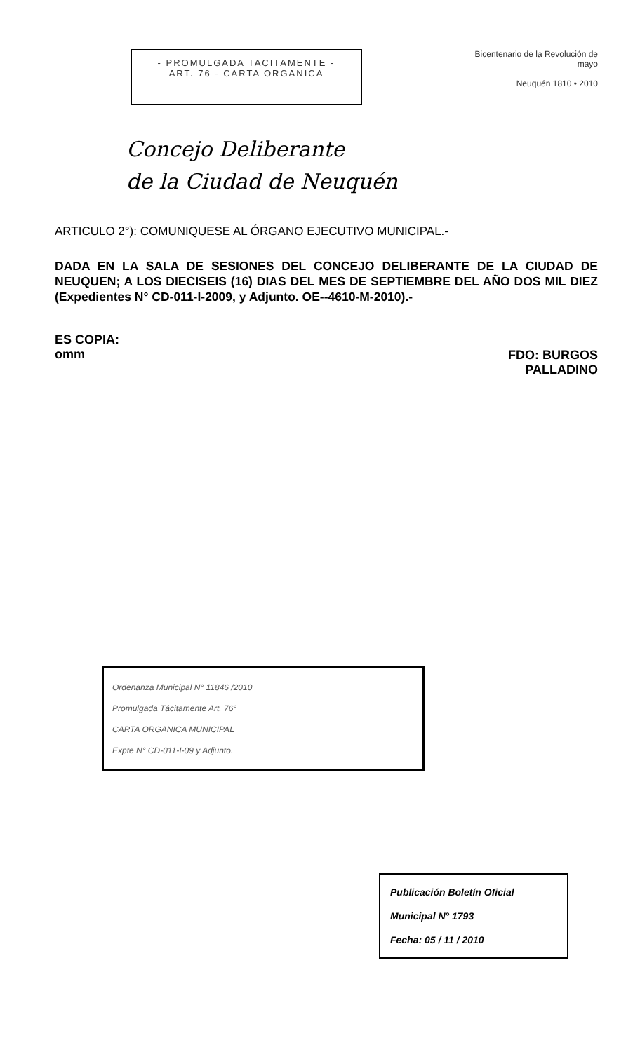- PROMULGADA TACITAMENTE -
ART. 76 - CARTA ORGANICA
Bicentenario de la Revolución de mayo
Neuquén 1810 • 2010
Concejo Deliberante
de la Ciudad de Neuquén
ARTICULO 2°): COMUNIQUESE AL ÓRGANO EJECUTIVO MUNICIPAL.-
DADA EN LA SALA DE SESIONES DEL CONCEJO DELIBERANTE DE LA CIUDAD DE NEUQUEN; A LOS DIECISEIS (16) DIAS DEL MES DE SEPTIEMBRE DEL AÑO DOS MIL DIEZ (Expedientes N° CD-011-I-2009, y Adjunto. OE--4610-M-2010).-
ES COPIA:
omm
FDO: BURGOS
PALLADINO
Ordenanza Municipal N° 11846 /2010
Promulgada Tácitamente Art. 76°
CARTA ORGANICA MUNICIPAL
Expte N° CD-011-I-09 y Adjunto.
Publicación Boletín Oficial
Municipal N° 1793
Fecha: 05 / 11 / 2010